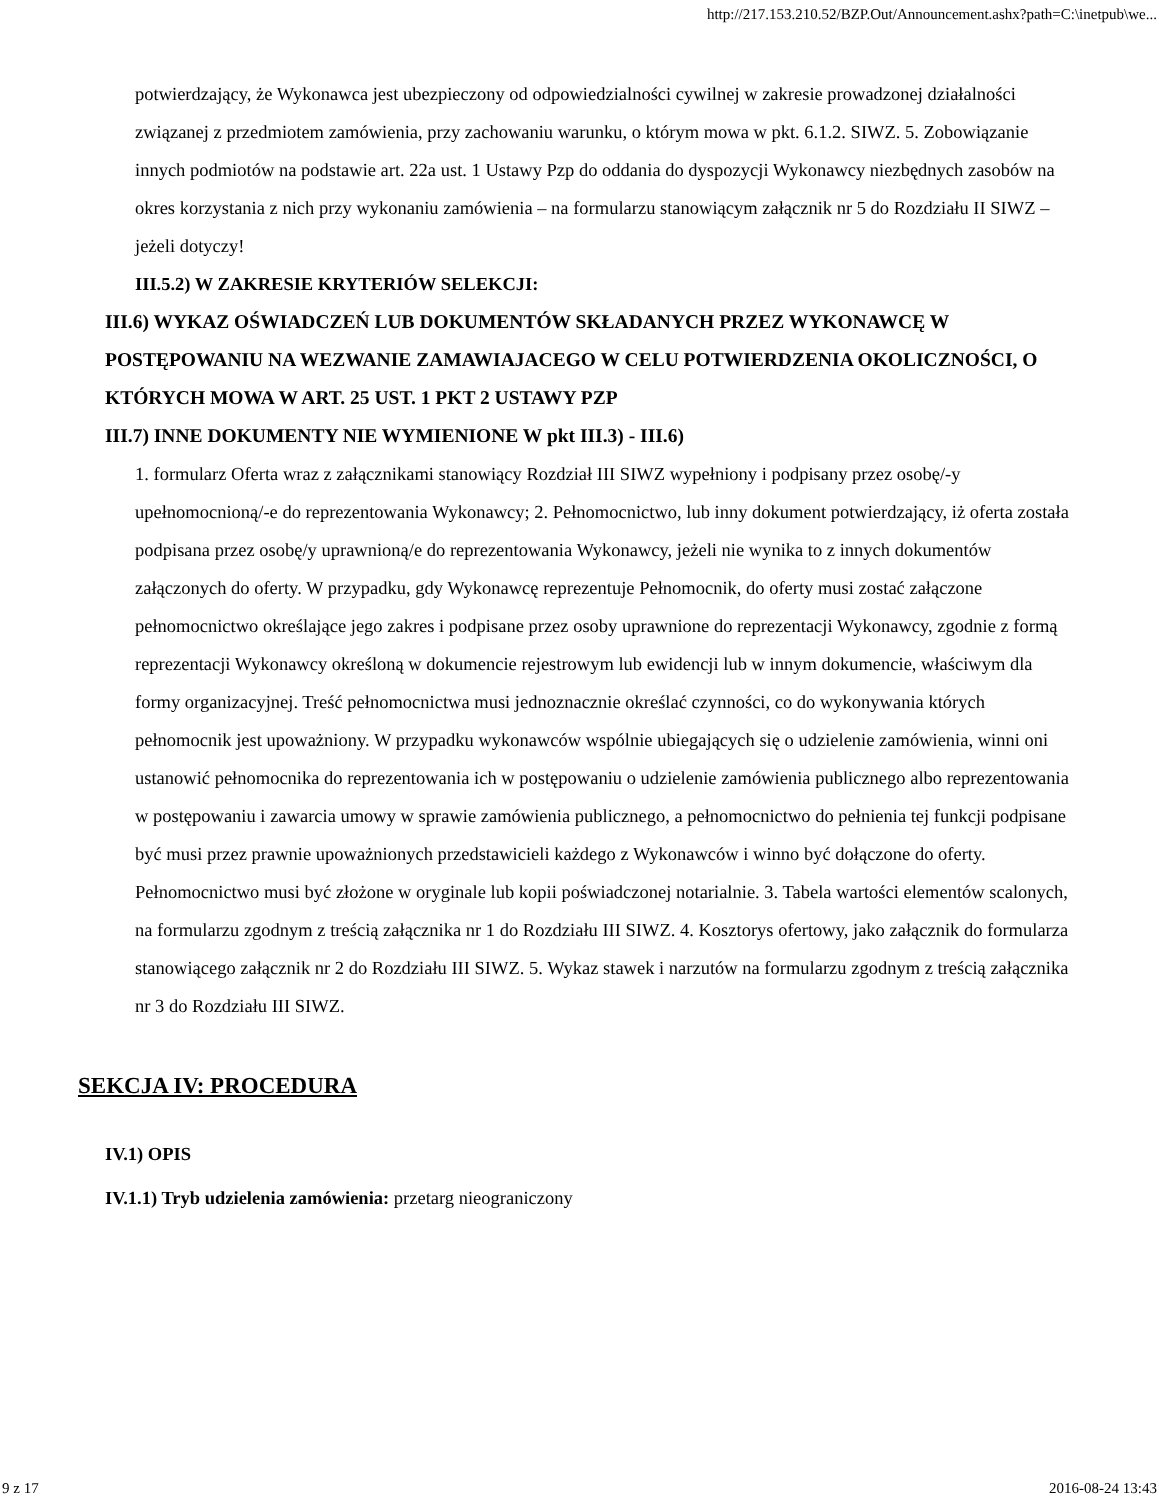http://217.153.210.52/BZP.Out/Announcement.ashx?path=C:\inetpub\we...
potwierdzający, że Wykonawca jest ubezpieczony od odpowiedzialności cywilnej w zakresie prowadzonej działalności związanej z przedmiotem zamówienia, przy zachowaniu warunku, o którym mowa w pkt. 6.1.2. SIWZ. 5. Zobowiązanie innych podmiotów na podstawie art. 22a ust. 1 Ustawy Pzp do oddania do dyspozycji Wykonawcy niezbędnych zasobów na okres korzystania z nich przy wykonaniu zamówienia – na formularzu stanowiącym załącznik nr 5 do Rozdziału II SIWZ – jeżeli dotyczy!
III.5.2) W ZAKRESIE KRYTERIÓW SELEKCJI:
III.6) WYKAZ OŚWIADCZEŃ LUB DOKUMENTÓW SKŁADANYCH PRZEZ WYKONAWCĘ W POSTĘPOWANIU NA WEZWANIE ZAMAWIAJACEGO W CELU POTWIERDZENIA OKOLICZNOŚCI, O KTÓRYCH MOWA W ART. 25 UST. 1 PKT 2 USTAWY PZP
III.7) INNE DOKUMENTY NIE WYMIENIONE W pkt III.3) - III.6)
1. formularz Oferta wraz z załącznikami stanowiący Rozdział III SIWZ wypełniony i podpisany przez osobę/-y upełnomocnioną/-e do reprezentowania Wykonawcy; 2. Pełnomocnictwo, lub inny dokument potwierdzający, iż oferta została podpisana przez osobę/y uprawnioną/e do reprezentowania Wykonawcy, jeżeli nie wynika to z innych dokumentów załączonych do oferty. W przypadku, gdy Wykonawcę reprezentuje Pełnomocnik, do oferty musi zostać załączone pełnomocnictwo określające jego zakres i podpisane przez osoby uprawnione do reprezentacji Wykonawcy, zgodnie z formą reprezentacji Wykonawcy określoną w dokumencie rejestrowym lub ewidencji lub w innym dokumencie, właściwym dla formy organizacyjnej. Treść pełnomocnictwa musi jednoznacznie określać czynności, co do wykonywania których pełnomocnik jest upoważniony. W przypadku wykonawców wspólnie ubiegających się o udzielenie zamówienia, winni oni ustanowić pełnomocnika do reprezentowania ich w postępowaniu o udzielenie zamówienia publicznego albo reprezentowania w postępowaniu i zawarcia umowy w sprawie zamówienia publicznego, a pełnomocnictwo do pełnienia tej funkcji podpisane być musi przez prawnie upoważnionych przedstawicieli każdego z Wykonawców i winno być dołączone do oferty. Pełnomocnictwo musi być złożone w oryginale lub kopii poświadczonej notarialnie. 3. Tabela wartości elementów scalonych, na formularzu zgodnym z treścią załącznika nr 1 do Rozdziału III SIWZ. 4. Kosztorys ofertowy, jako załącznik do formularza stanowiącego załącznik nr 2 do Rozdziału III SIWZ. 5. Wykaz stawek i narzutów na formularzu zgodnym z treścią załącznika nr 3 do Rozdziału III SIWZ.
SEKCJA IV: PROCEDURA
IV.1) OPIS
IV.1.1) Tryb udzielenia zamówienia: przetarg nieograniczony
9 z 17 2016-08-24 13:43